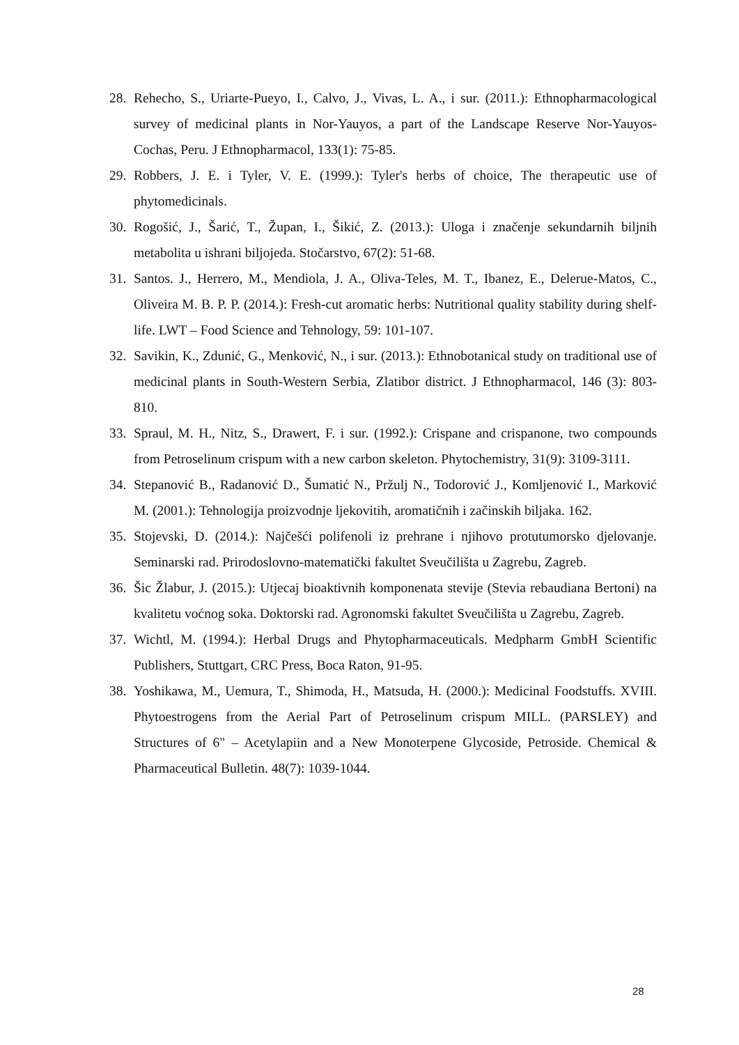28. Rehecho, S., Uriarte-Pueyo, I., Calvo, J., Vivas, L. A., i sur. (2011.): Ethnopharmacological survey of medicinal plants in Nor-Yauyos, a part of the Landscape Reserve Nor-Yauyos-Cochas, Peru. J Ethnopharmacol, 133(1): 75-85.
29. Robbers, J. E. i Tyler, V. E. (1999.): Tyler's herbs of choice, The therapeutic use of phytomedicinals.
30. Rogošić, J., Šarić, T., Župan, I., Šikić, Z. (2013.): Uloga i značenje sekundarnih biljnih metabolita u ishrani biljojeda. Stočarstvo, 67(2): 51-68.
31. Santos. J., Herrero, M., Mendiola, J. A., Oliva-Teles, M. T., Ibanez, E., Delerue-Matos, C., Oliveira M. B. P. P. (2014.): Fresh-cut aromatic herbs: Nutritional quality stability during shelf-life. LWT – Food Science and Tehnology, 59: 101-107.
32. Savikin, K., Zdunić, G., Menković, N., i sur. (2013.): Ethnobotanical study on traditional use of medicinal plants in South-Western Serbia, Zlatibor district. J Ethnopharmacol, 146 (3): 803-810.
33. Spraul, M. H., Nitz, S., Drawert, F. i sur. (1992.): Crispane and crispanone, two compounds from Petroselinum crispum with a new carbon skeleton. Phytochemistry, 31(9): 3109-3111.
34. Stepanović B., Radanović D., Šumatić N., Pržulj N., Todorović J., Komljenović I., Marković M. (2001.): Tehnologija proizvodnje ljekovitih, aromatičnih i začinskih biljaka. 162.
35. Stojevski, D. (2014.): Najčešći polifenoli iz prehrane i njihovo protutumorsko djelovanje. Seminarski rad. Prirodoslovno-matematički fakultet Sveučilišta u Zagrebu, Zagreb.
36. Šic Žlabur, J. (2015.): Utjecaj bioaktivnih komponenata stevije (Stevia rebaudiana Bertoni) na kvalitetu voćnog soka. Doktorski rad. Agronomski fakultet Sveučilišta u Zagrebu, Zagreb.
37. Wichtl, M. (1994.): Herbal Drugs and Phytopharmaceuticals. Medpharm GmbH Scientific Publishers, Stuttgart, CRC Press, Boca Raton, 91-95.
38. Yoshikawa, M., Uemura, T., Shimoda, H., Matsuda, H. (2000.): Medicinal Foodstuffs. XVIII. Phytoestrogens from the Aerial Part of Petroselinum crispum MILL. (PARSLEY) and Structures of 6" – Acetylapiin and a New Monoterpene Glycoside, Petroside. Chemical & Pharmaceutical Bulletin. 48(7): 1039-1044.
28